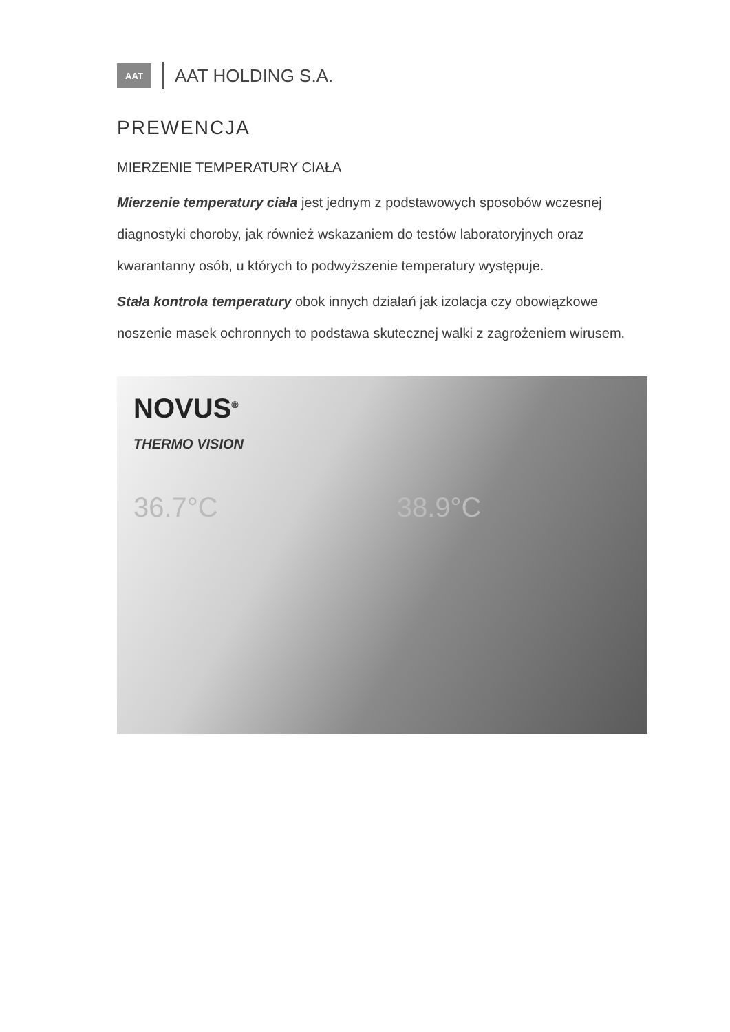AAT
AAT HOLDING S.A.
PREWENCJA
MIERZENIE TEMPERATURY CIAŁA
Mierzenie temperatury ciała jest jednym z podstawowych sposobów wczesnej diagnostyki choroby, jak również wskazaniem do testów laboratoryjnych oraz kwarantanny osób, u których to podwyższenie temperatury występuje.
Stała kontrola temperatury obok innych działań jak izolacja czy obowiązkowe noszenie masek ochronnych to podstawa skutecznej walki z zagrożeniem wirusem.
NOVUS<sup>®</sup>
THERMO VISION
36.7°C 38.9°C